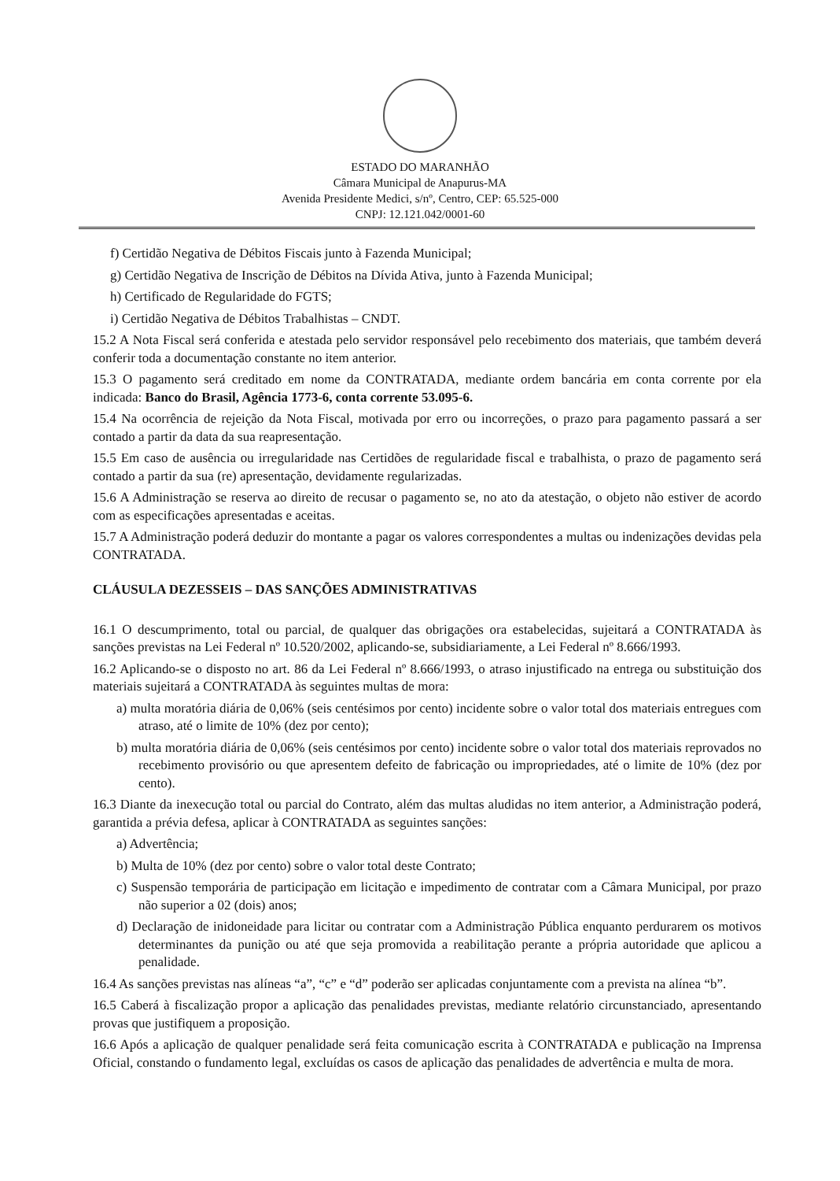ESTADO DO MARANHÃO
Câmara Municipal de Anapurus-MA
Avenida Presidente Medici, s/nº, Centro, CEP: 65.525-000
CNPJ: 12.121.042/0001-60
f) Certidão Negativa de Débitos Fiscais junto à Fazenda Municipal;
g) Certidão Negativa de Inscrição de Débitos na Dívida Ativa, junto à Fazenda Municipal;
h) Certificado de Regularidade do FGTS;
i) Certidão Negativa de Débitos Trabalhistas – CNDT.
15.2 A Nota Fiscal será conferida e atestada pelo servidor responsável pelo recebimento dos materiais, que também deverá conferir toda a documentação constante no item anterior.
15.3 O pagamento será creditado em nome da CONTRATADA, mediante ordem bancária em conta corrente por ela indicada: Banco do Brasil, Agência 1773-6, conta corrente 53.095-6.
15.4 Na ocorrência de rejeição da Nota Fiscal, motivada por erro ou incorreções, o prazo para pagamento passará a ser contado a partir da data da sua reapresentação.
15.5 Em caso de ausência ou irregularidade nas Certidões de regularidade fiscal e trabalhista, o prazo de pagamento será contado a partir da sua (re) apresentação, devidamente regularizadas.
15.6 A Administração se reserva ao direito de recusar o pagamento se, no ato da atestação, o objeto não estiver de acordo com as especificações apresentadas e aceitas.
15.7 A Administração poderá deduzir do montante a pagar os valores correspondentes a multas ou indenizações devidas pela CONTRATADA.
CLÁUSULA DEZESSEIS – DAS SANÇÕES ADMINISTRATIVAS
16.1 O descumprimento, total ou parcial, de qualquer das obrigações ora estabelecidas, sujeitará a CONTRATADA às sanções previstas na Lei Federal nº 10.520/2002, aplicando-se, subsidiariamente, a Lei Federal nº 8.666/1993.
16.2 Aplicando-se o disposto no art. 86 da Lei Federal nº 8.666/1993, o atraso injustificado na entrega ou substituição dos materiais sujeitará a CONTRATADA às seguintes multas de mora:
a) multa moratória diária de 0,06% (seis centésimos por cento) incidente sobre o valor total dos materiais entregues com atraso, até o limite de 10% (dez por cento);
b) multa moratória diária de 0,06% (seis centésimos por cento) incidente sobre o valor total dos materiais reprovados no recebimento provisório ou que apresentem defeito de fabricação ou impropriedades, até o limite de 10% (dez por cento).
16.3 Diante da inexecução total ou parcial do Contrato, além das multas aludidas no item anterior, a Administração poderá, garantida a prévia defesa, aplicar à CONTRATADA as seguintes sanções:
a) Advertência;
b) Multa de 10% (dez por cento) sobre o valor total deste Contrato;
c) Suspensão temporária de participação em licitação e impedimento de contratar com a Câmara Municipal, por prazo não superior a 02 (dois) anos;
d) Declaração de inidoneidade para licitar ou contratar com a Administração Pública enquanto perdurarem os motivos determinantes da punição ou até que seja promovida a reabilitação perante a própria autoridade que aplicou a penalidade.
16.4 As sanções previstas nas alíneas “a”, “c” e “d” poderão ser aplicadas conjuntamente com a prevista na alínea “b”.
16.5 Caberá à fiscalização propor a aplicação das penalidades previstas, mediante relatório circunstanciado, apresentando provas que justifiquem a proposição.
16.6 Após a aplicação de qualquer penalidade será feita comunicação escrita à CONTRATADA e publicação na Imprensa Oficial, constando o fundamento legal, excluídas os casos de aplicação das penalidades de advertência e multa de mora.